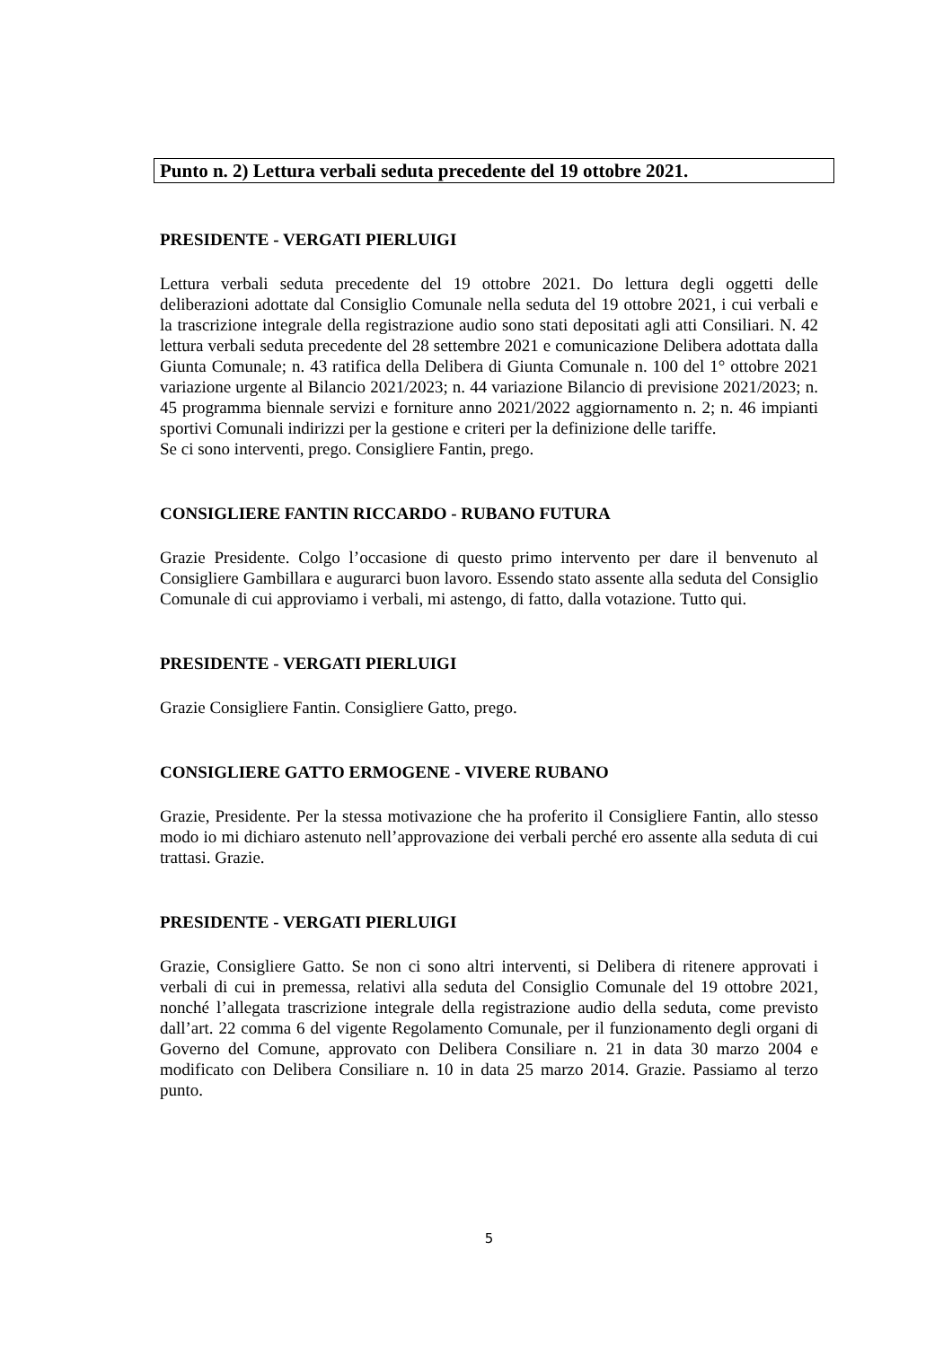Punto n. 2) Lettura verbali seduta precedente del 19 ottobre 2021.
PRESIDENTE - VERGATI PIERLUIGI
Lettura verbali seduta precedente del 19 ottobre 2021. Do lettura degli oggetti delle deliberazioni adottate dal Consiglio Comunale nella seduta del 19 ottobre 2021, i cui verbali e la trascrizione integrale della registrazione audio sono stati depositati agli atti Consiliari. N. 42 lettura verbali seduta precedente del 28 settembre 2021 e comunicazione Delibera adottata dalla Giunta Comunale; n. 43 ratifica della Delibera di Giunta Comunale n. 100 del 1° ottobre 2021 variazione urgente al Bilancio 2021/2023; n. 44 variazione Bilancio di previsione 2021/2023; n. 45 programma biennale servizi e forniture anno 2021/2022 aggiornamento n. 2; n. 46 impianti sportivi Comunali indirizzi per la gestione e criteri per la definizione delle tariffe.
Se ci sono interventi, prego. Consigliere Fantin, prego.
CONSIGLIERE FANTIN RICCARDO - RUBANO FUTURA
Grazie Presidente. Colgo l’occasione di questo primo intervento per dare il benvenuto al Consigliere Gambillara e augurarci buon lavoro. Essendo stato assente alla seduta del Consiglio Comunale di cui approviamo i verbali, mi astengo, di fatto, dalla votazione. Tutto qui.
PRESIDENTE - VERGATI PIERLUIGI
Grazie Consigliere Fantin. Consigliere Gatto, prego.
CONSIGLIERE GATTO ERMOGENE - VIVERE RUBANO
Grazie, Presidente. Per la stessa motivazione che ha proferito il Consigliere Fantin, allo stesso modo io mi dichiaro astenuto nell’approvazione dei verbali perché ero assente alla seduta di cui trattasi. Grazie.
PRESIDENTE - VERGATI PIERLUIGI
Grazie, Consigliere Gatto. Se non ci sono altri interventi, si Delibera di ritenere approvati i verbali di cui in premessa, relativi alla seduta del Consiglio Comunale del 19 ottobre 2021, nonché l’allegata trascrizione integrale della registrazione audio della seduta, come previsto dall’art. 22 comma 6 del vigente Regolamento Comunale, per il funzionamento degli organi di Governo del Comune, approvato con Delibera Consiliare n. 21 in data 30 marzo 2004 e modificato con Delibera Consiliare n. 10 in data 25 marzo 2014. Grazie. Passiamo al terzo punto.
5